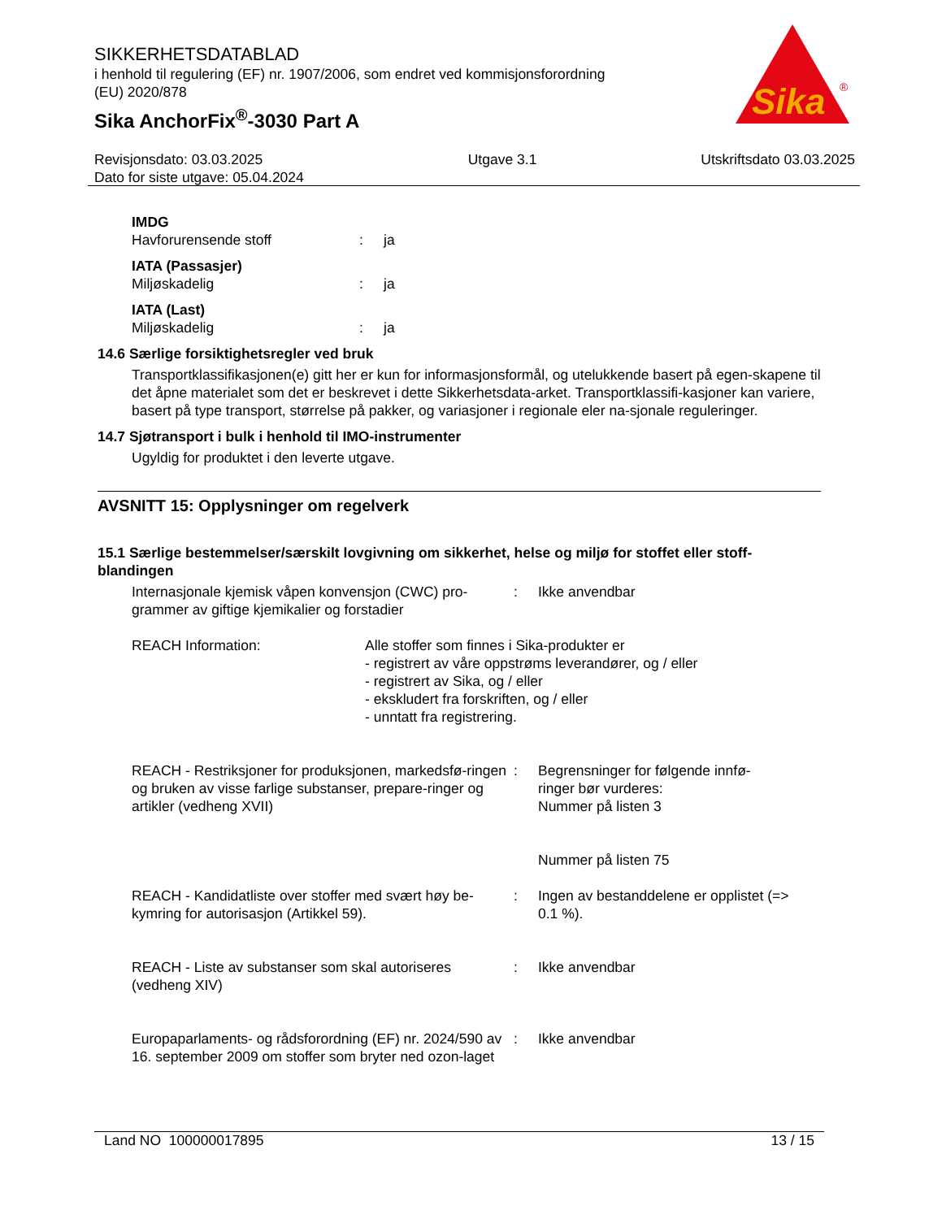SIKKERHETSDATABLAD
i henhold til regulering (EF) nr. 1907/2006, som endret ved kommisjonsforordning
(EU) 2020/878
Sika AnchorFix<sup>®</sup>-3030 Part A
Sika
®
Revisjonsdato: 03.03.2025
Dato for siste utgave: 05.04.2024
Utgave 3.1 Utskriftsdato 03.03.2025
IMDG
Havforurensende stoff : ja
IATA (Passasjer)
Miljøskadelig : ja
IATA (Last)
Miljøskadelig : ja
14.6 Særlige forsiktighetsregler ved bruk
Transportklassifikasjonen(e) gitt her er kun for informasjonsformål, og utelukkende basert på egen-skapene til det åpne materialet som det er beskrevet i dette Sikkerhetsdata-arket. Transportklassifi-kasjoner kan variere, basert på type transport, størrelse på pakker, og variasjoner i regionale eler na-sjonale reguleringer.
14.7 Sjøtransport i bulk i henhold til IMO-instrumenter
Ugyldig for produktet i den leverte utgave.
AVSNITT 15: Opplysninger om regelverk
15.1 Særlige bestemmelser/særskilt lovgivning om sikkerhet, helse og miljø for stoffet eller stoff-blandingen
Internasjonale kjemisk våpen konvensjon (CWC) pro-grammer av giftige kjemikalier og forstadier
: Ikke anvendbar
REACH Information: Alle stoffer som finnes i Sika-produkter er
- registrert av våre oppstrøms leverandører, og / eller
- registrert av Sika, og / eller
- ekskludert fra forskriften, og / eller
- unntatt fra registrering.
REACH - Restriksjoner for produksjonen, markedsfø-ringen og bruken av visse farlige substanser, prepare-ringer og artikler (vedheng XVII)
: Begrensninger for følgende innfø-ringer bør vurderes:
Nummer på listen 3
Nummer på listen 75
REACH - Kandidatliste over stoffer med svært høy be-kymring for autorisasjon (Artikkel 59).
: Ingen av bestanddelene er opplistet (=> 0.1 %).
REACH - Liste av substanser som skal autoriseres (vedheng XIV)
: Ikke anvendbar
Europaparlaments- og rådsforordning (EF) nr. 2024/590 av 16. september 2009 om stoffer som bryter ned ozon-laget
: Ikke anvendbar
Land NO 100000017895 13 / 15